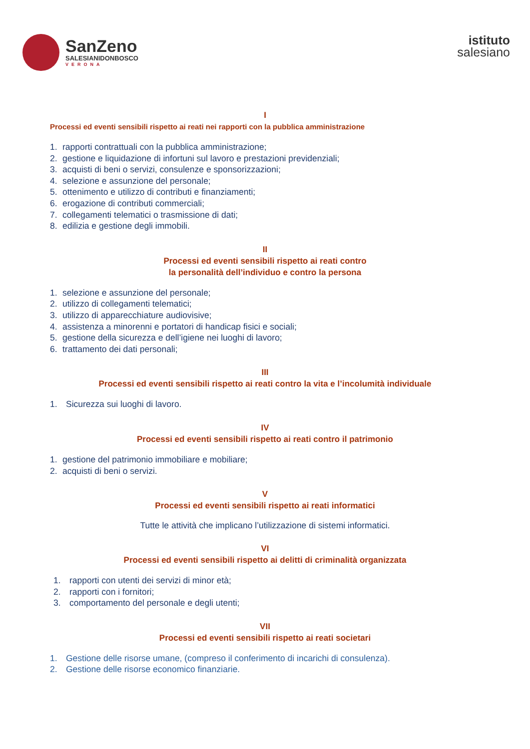SanZeno
SALESIANIDONBOSCO
VERONA
istituto
salesiano
I
Processi ed eventi sensibili rispetto ai reati nei rapporti con la pubblica amministrazione
1. rapporti contrattuali con la pubblica amministrazione;
2. gestione e liquidazione di infortuni sul lavoro e prestazioni previdenziali;
3. acquisti di beni o servizi, consulenze e sponsorizzazioni;
4. selezione e assunzione del personale;
5. ottenimento e utilizzo di contributi e finanziamenti;
6. erogazione di contributi commerciali;
7. collegamenti telematici o trasmissione di dati;
8. edilizia e gestione degli immobili.
II
Processi ed eventi sensibili rispetto ai reati contro
la personalità dell’individuo e contro la persona
1. selezione e assunzione del personale;
2. utilizzo di collegamenti telematici;
3. utilizzo di apparecchiature audiovisive;
4. assistenza a minorenni e portatori di handicap fisici e sociali;
5. gestione della sicurezza e dell’igiene nei luoghi di lavoro;
6. trattamento dei dati personali;
III
Processi ed eventi sensibili rispetto ai reati contro la vita e l’incolumità individuale
1. Sicurezza sui luoghi di lavoro.
IV
Processi ed eventi sensibili rispetto ai reati contro il patrimonio
1. gestione del patrimonio immobiliare e mobiliare;
2. acquisti di beni o servizi.
V
Processi ed eventi sensibili rispetto ai reati informatici
Tutte le attività che implicano l’utilizzazione di sistemi informatici.
VI
Processi ed eventi sensibili rispetto ai delitti di criminalità organizzata
1. rapporti con utenti dei servizi di minor età;
2. rapporti con i fornitori;
3. comportamento del personale e degli utenti;
VII
Processi ed eventi sensibili rispetto ai reati societari
1. Gestione delle risorse umane, (compreso il conferimento di incarichi di consulenza).
2. Gestione delle risorse economico finanziarie.